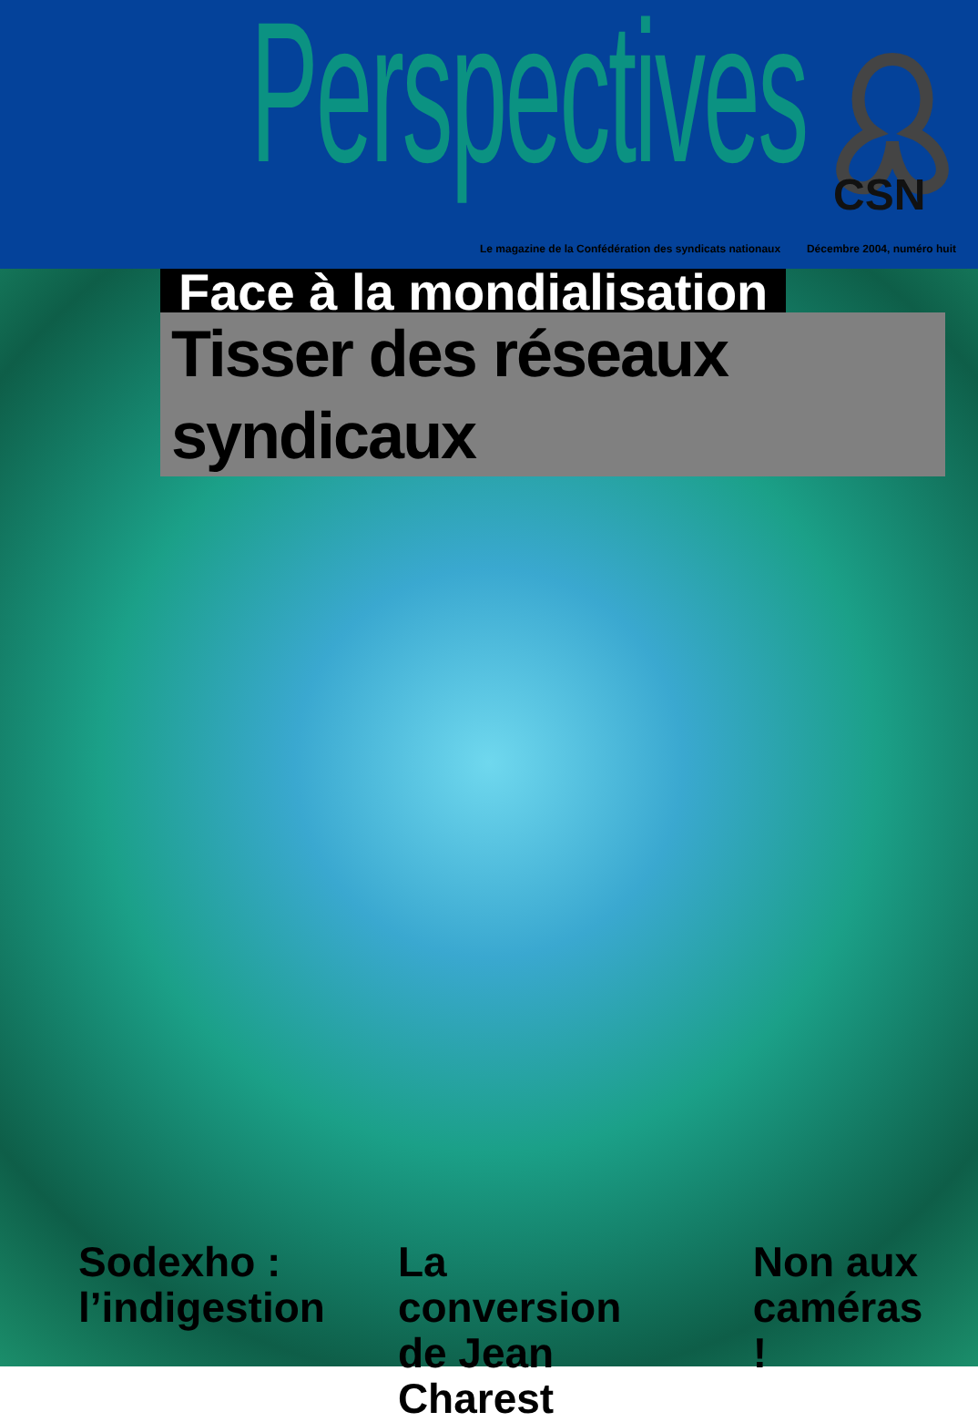Perspectives
CSN
Le magazine de la Confédération des syndicats nationaux Décembre 2004, numéro huit
Face à la mondialisation
Tisser des réseaux syndicaux
Sodexho :
l’indigestion
La conversion
de Jean Charest
Non aux
caméras !